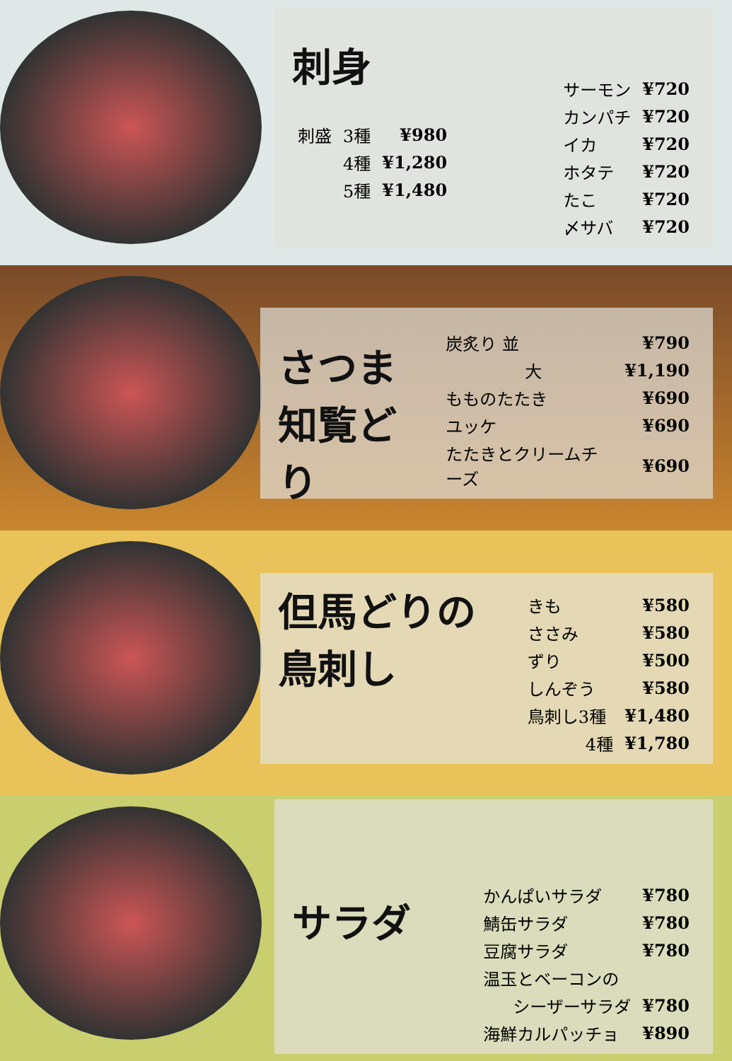刺身
| 刺盛 | 3種 | ¥980 |
| | 4種 | ¥1,280 |
| | 5種 | ¥1,480 |
| サーモン | ¥720 |
| カンパチ | ¥720 |
| イカ | ¥720 |
| ホタテ | ¥720 |
| たこ | ¥720 |
| 〆サバ | ¥720 |
さつま
知覧どり
| 炭炙り 並 | ¥790 |
| 大 | ¥1,190 |
| もものたたき | ¥690 |
| ユッケ | ¥690 |
| たたきとクリームチーズ | ¥690 |
但馬どりの
鳥刺し
| きも | ¥580 |
| ささみ | ¥580 |
| ずり | ¥500 |
| しんぞう | ¥580 |
| 鳥刺し3種 | ¥1,480 |
| 4種 | ¥1,780 |
サラダ
| かんぱいサラダ | ¥780 |
| 鯖缶サラダ | ¥780 |
| 豆腐サラダ | ¥780 |
| 温玉とベーコンの | |
| シーザーサラダ | ¥780 |
| 海鮮カルパッチョ | ¥890 |